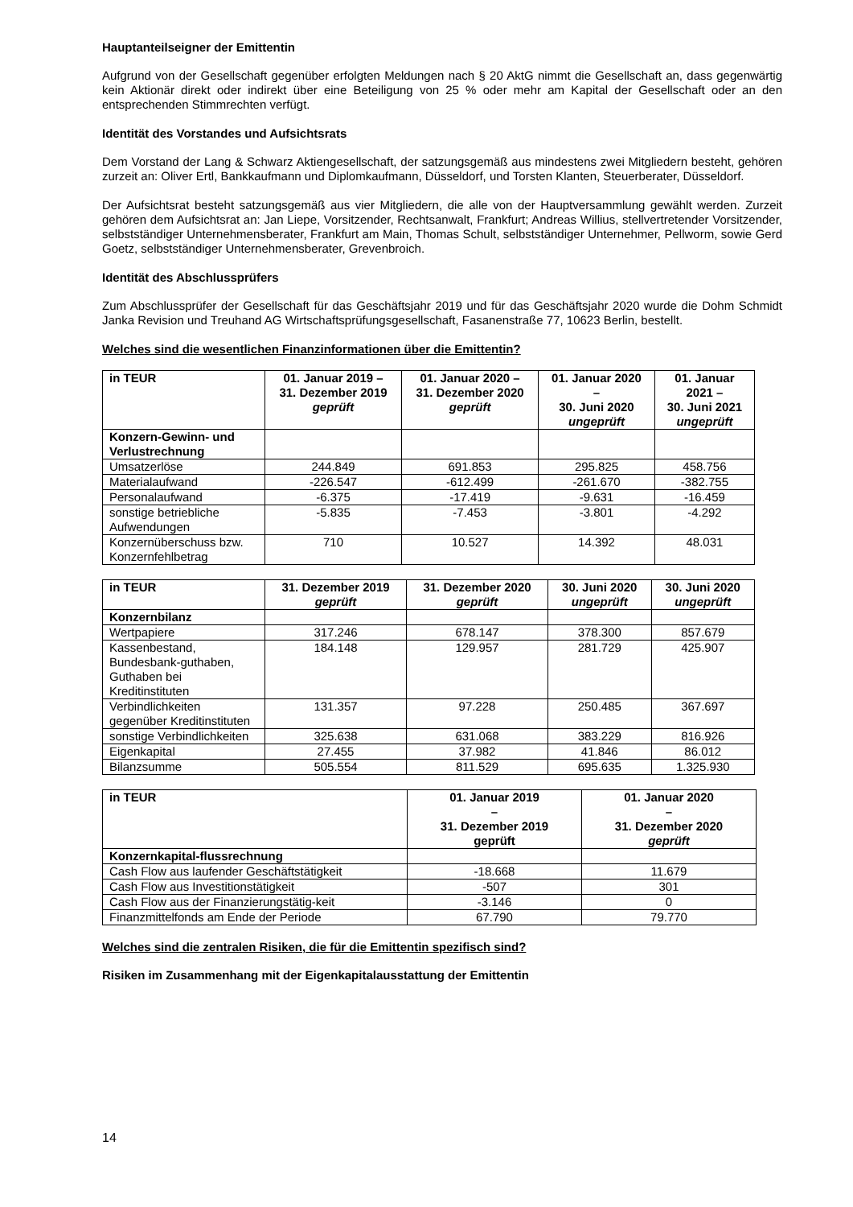Hauptanteilseigner der Emittentin
Aufgrund von der Gesellschaft gegenüber erfolgten Meldungen nach § 20 AktG nimmt die Gesellschaft an, dass gegenwärtig kein Aktionär direkt oder indirekt über eine Beteiligung von 25 % oder mehr am Kapital der Gesellschaft oder an den entsprechenden Stimmrechten verfügt.
Identität des Vorstandes und Aufsichtsrats
Dem Vorstand der Lang & Schwarz Aktiengesellschaft, der satzungsgemäß aus mindestens zwei Mitgliedern besteht, gehören zurzeit an: Oliver Ertl, Bankkaufmann und Diplomkaufmann, Düsseldorf, und Torsten Klanten, Steuerberater, Düsseldorf.
Der Aufsichtsrat besteht satzungsgemäß aus vier Mitgliedern, die alle von der Hauptversammlung gewählt werden. Zurzeit gehören dem Aufsichtsrat an: Jan Liepe, Vorsitzender, Rechtsanwalt, Frankfurt; Andreas Willius, stellvertretender Vorsitzender, selbstständiger Unternehmensberater, Frankfurt am Main, Thomas Schult, selbstständiger Unternehmer, Pellworm, sowie Gerd Goetz, selbstständiger Unternehmensberater, Grevenbroich.
Identität des Abschlussprüfers
Zum Abschlussprüfer der Gesellschaft für das Geschäftsjahr 2019 und für das Geschäftsjahr 2020 wurde die Dohm Schmidt Janka Revision und Treuhand AG Wirtschaftsprüfungsgesellschaft, Fasanenstraße 77, 10623 Berlin, bestellt.
Welches sind die wesentlichen Finanzinformationen über die Emittentin?
| in TEUR | 01. Januar 2019 – 31. Dezember 2019 geprüft | 01. Januar 2020 – 31. Dezember 2020 geprüft | 01. Januar 2020 – 30. Juni 2020 ungeprüft | 01. Januar 2021 – 30. Juni 2021 ungeprüft |
| --- | --- | --- | --- | --- |
| Konzern-Gewinn- und Verlustrechnung | | | | |
| Umsatzerlöse | 244.849 | 691.853 | 295.825 | 458.756 |
| Materialaufwand | -226.547 | -612.499 | -261.670 | -382.755 |
| Personalaufwand | -6.375 | -17.419 | -9.631 | -16.459 |
| sonstige betriebliche Aufwendungen | -5.835 | -7.453 | -3.801 | -4.292 |
| Konzernüberschuss bzw. Konzernfehlbetrag | 710 | 10.527 | 14.392 | 48.031 |
| in TEUR | 31. Dezember 2019 geprüft | 31. Dezember 2020 geprüft | 30. Juni 2020 ungeprüft | 30. Juni 2020 ungeprüft |
| --- | --- | --- | --- | --- |
| Konzernbilanz | | | | |
| Wertpapiere | 317.246 | 678.147 | 378.300 | 857.679 |
| Kassenbestand, Bundesbank-guthaben, Guthaben bei Kreditinstituten | 184.148 | 129.957 | 281.729 | 425.907 |
| Verbindlichkeiten gegenüber Kreditinstituten | 131.357 | 97.228 | 250.485 | 367.697 |
| sonstige Verbindlichkeiten | 325.638 | 631.068 | 383.229 | 816.926 |
| Eigenkapital | 27.455 | 37.982 | 41.846 | 86.012 |
| Bilanzsumme | 505.554 | 811.529 | 695.635 | 1.325.930 |
| in TEUR | 01. Januar 2019 – 31. Dezember 2019 geprüft | 01. Januar 2020 – 31. Dezember 2020 geprüft |
| --- | --- | --- |
| Konzernkapital-flussrechnung | | |
| Cash Flow aus laufender Geschäftstätigkeit | -18.668 | 11.679 |
| Cash Flow aus Investitionstätigkeit | -507 | 301 |
| Cash Flow aus der Finanzierungstätig-keit | -3.146 | 0 |
| Finanzmittelfonds am Ende der Periode | 67.790 | 79.770 |
Welches sind die zentralen Risiken, die für die Emittentin spezifisch sind?
Risiken im Zusammenhang mit der Eigenkapitalausstattung der Emittentin
14